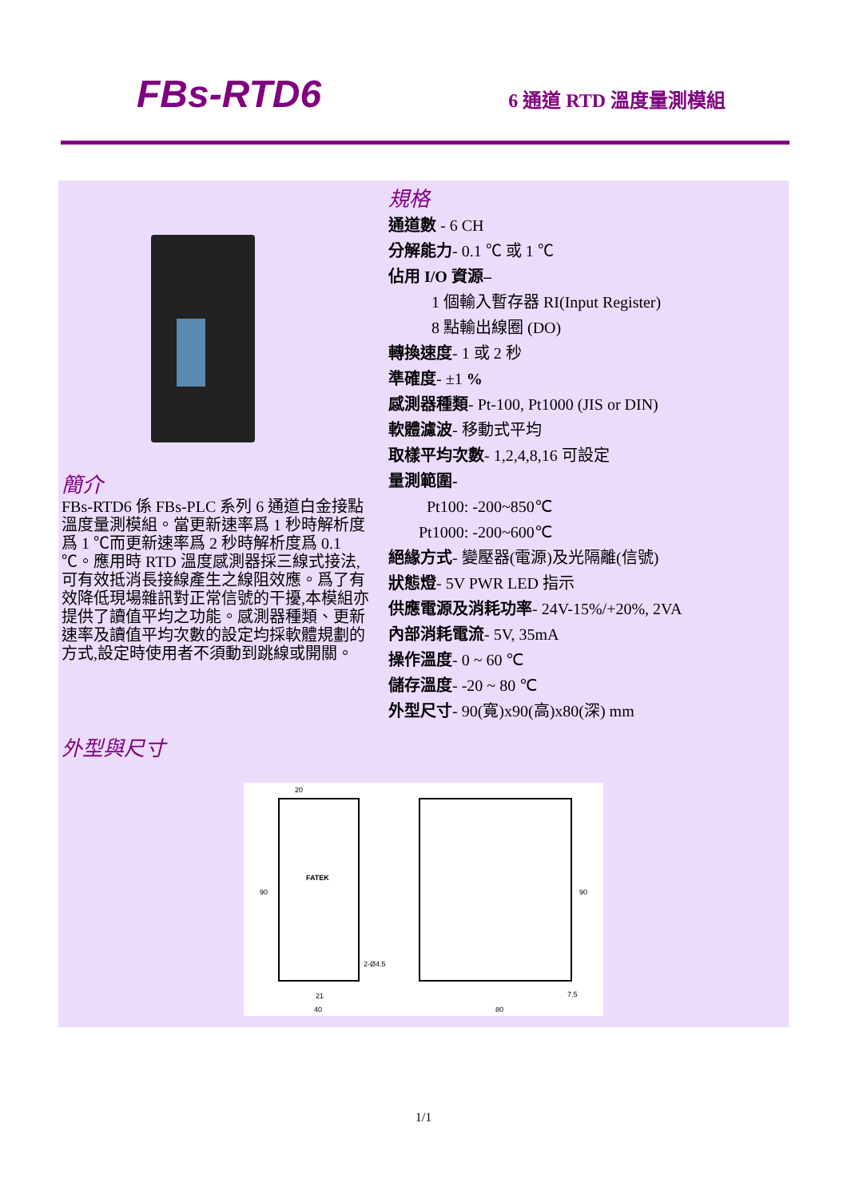FBs-RTD6
6 通道 RTD 溫度量測模組
簡介
FBs-RTD6 係 FBs-PLC 系列 6 通道白金接點溫度量測模組。當更新速率爲 1 秒時解析度爲 1 ℃而更新速率爲 2 秒時解析度爲 0.1 ℃。應用時 RTD 溫度感測器採三線式接法,可有效抵消長接線產生之線阻效應。爲了有效降低現場雜訊對正常信號的干擾,本模組亦提供了讀值平均之功能。感測器種類、更新速率及讀值平均次數的設定均採軟體規劃的方式,設定時使用者不須動到跳線或開關。
規格
通道數 - 6 CH
分解能力- 0.1 ℃ 或 1 ℃
佔用 I/O 資源–
1 個輸入暫存器 RI(Input Register)
8 點輸出線圈 (DO)
轉換速度- 1 或 2 秒
準確度- ±1 %
感測器種類- Pt-100, Pt1000 (JIS or DIN)
軟體濾波- 移動式平均
取樣平均次數- 1,2,4,8,16 可設定
量測範圍-
Pt100: -200~850℃
Pt1000: -200~600℃
絕緣方式- 變壓器(電源)及光隔離(信號)
狀態燈- 5V PWR LED 指示
供應電源及消耗功率- 24V-15%/+20%, 2VA
內部消耗電流- 5V, 35mA
操作溫度- 0 ~ 60 ℃
儲存溫度- -20 ~ 80 ℃
外型尺寸- 90(寬)x90(高)x80(深) mm
外型與尺寸
20
FATEK
90
2-Ø4.5
21
40
90
7.5
80
1/1